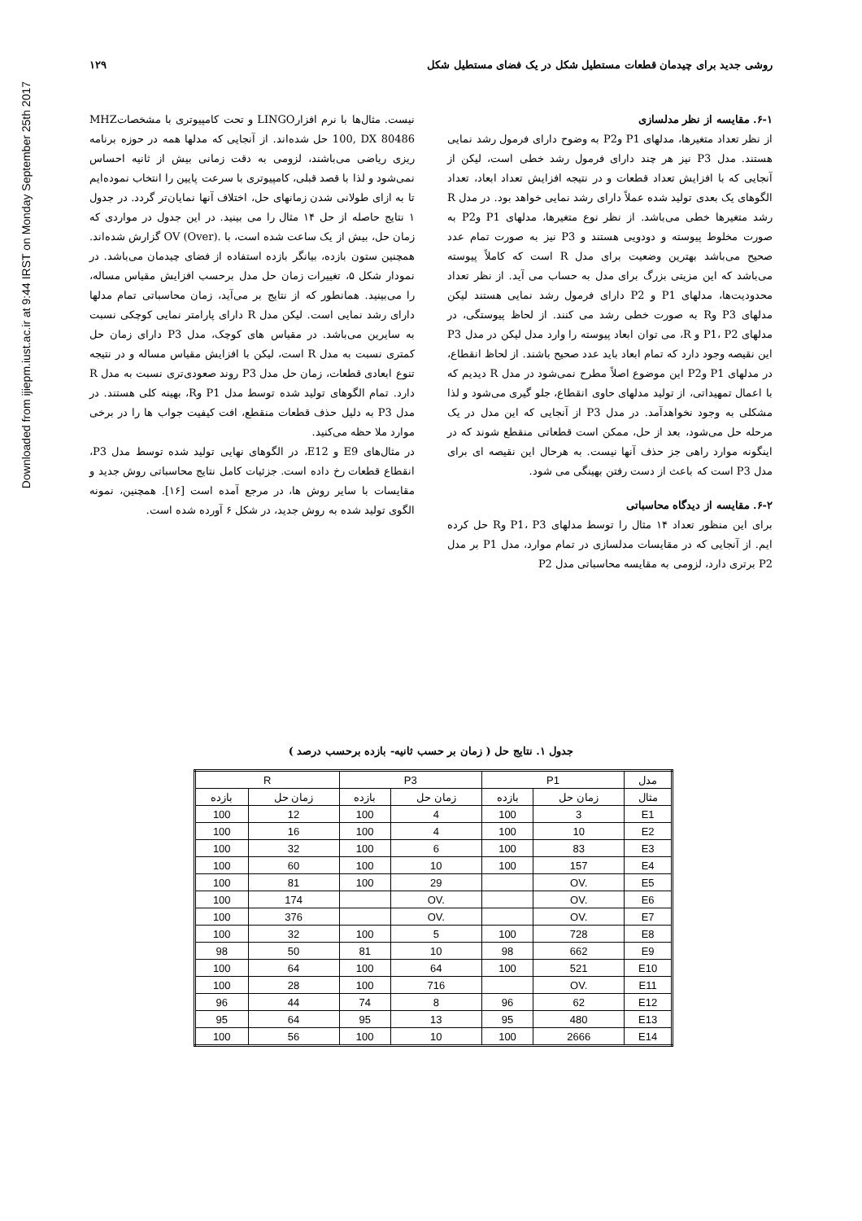Downloaded from ijiepm.iust.ac.ir at 9:44 IRST on Monday September 25th 2017
روشی جدید برای چیدمان قطعات مستطیل شکل در یک فضای مستطیل شکل ۱۲۹
۶-۱. مقایسه از نظر مدلسازی
از نظر تعداد متغیرها، مدلهای P1 وP2 به وضوح دارای فرمول رشد نمایی هستند. مدل P3 نیز هر چند دارای فرمول رشد خطی است، لیکن از آنجایی که با افزایش تعداد قطعات و در نتیجه افزایش تعداد ابعاد، تعداد الگوهای یک بعدی تولید شده عملاً دارای رشد نمایی خواهد بود. در مدل R رشد متغیرها خطی می‌باشد. از نظر نوع متغیرها، مدلهای P1 وP2 به صورت مخلوط پیوسته و دودویی هستند و P3 نیز به صورت تمام عدد صحیح می‌باشد بهترین وضعیت برای مدل R است که کاملاً پیوسته می‌باشد که این مزیتی بزرگ برای مدل به حساب می آید. از نظر تعداد محدودیت‌ها، مدلهای P1 و P2 دارای فرمول رشد نمایی هستند لیکن مدلهای P3 وR به صورت خطی رشد می کنند. از لحاظ پیوستگی، در مدلهای P1، P2 و R، می توان ابعاد پیوسته را وارد مدل لیکن در مدل P3 این نقیصه وجود دارد که تمام ابعاد باید عدد صحیح باشند. از لحاظ انقطاع، در مدلهای P1 وP2 این موضوع اصلاً مطرح نمی‌شود در مدل R دیدیم که با اعمال تمهیداتی، از تولید مدلهای حاوی انقطاع، جلو گیری می‌شود و لذا مشکلی به وجود نخواهدآمد. در مدل P3 از آنجایی که این مدل در یک مرحله حل می‌شود، بعد از حل، ممکن است قطعاتی منقطع شوند که در اینگونه موارد راهی جز حذف آنها نیست. به هرحال این نقیصه ای برای مدل P3 است که باعث از دست رفتن بهینگی می شود.
۶-۲. مقایسه از دیدگاه محاسباتی
برای این منظور تعداد ۱۴ مثال را توسط مدلهای P1، P3 وR حل کرده ایم. از آنجایی که در مقایسات مدلسازی در تمام موارد، مدل P1 بر مدل P2 برتری دارد، لزومی به مقایسه محاسباتی مدل P2
نیست. مثال‌ها با نرم افزارLINGO و تحت کامپیوتری با مشخصاتMHZ 100, DX 80486 حل شده‌اند. از آنجایی که مدلها همه در حوزه برنامه ریزی ریاضی می‌باشند، لزومی به دقت زمانی بیش از ثانیه احساس نمی‌شود و لذا با قصد قبلی، کامپیوتری با سرعت پایین را انتخاب نموده‌ایم تا به ازای طولانی شدن زمانهای حل، اختلاف آنها نمایان‌تر گردد. در جدول ۱ نتایج حاصله از حل ۱۴ مثال را می بینید. در این جدول در مواردی که زمان حل، بیش از یک ساعت شده است، با .OV (Over) گزارش شده‌اند. همچنین ستون بازده، بیانگر بازده استفاده از فضای چیدمان می‌باشد. در نمودار شکل ۵، تغییرات زمان حل مدل برحسب افزایش مقیاس مساله، را می‌بینید. همانطور که از نتایج بر می‌آید، زمان محاسباتی تمام مدلها دارای رشد نمایی است. لیکن مدل R دارای پارامتر نمایی کوچکی نسبت به سایرین می‌باشد. در مقیاس های کوچک، مدل P3 دارای زمان حل کمتری نسبت به مدل R است، لیکن با افزایش مقیاس مساله و در نتیجه تنوع ابعادی قطعات، زمان حل مدل P3 روند صعودی‌تری نسبت به مدل R دارد. تمام الگوهای تولید شده توسط مدل P1 وR، بهینه کلی هستند. در مدل P3 به دلیل حذف قطعات منقطع، افت کیفیت جواب ها را در برخی موارد ملا حظه می‌کنید.
در مثال‌های E9 و E12، در الگوهای نهایی تولید شده توسط مدل P3، انقطاع قطعات رخ داده است. جزئیات کامل نتایج محاسباتی روش جدید و مقایسات با سایر روش ها، در مرجع آمده است [۱۶]. همچنین، نمونه الگوی تولید شده به روش جدید، در شکل ۶ آورده شده است.
جدول ۱. نتایج حل ( زمان بر حسب ثانیه- بازده برحسب درصد )
| R | | P3 | | P1 | | مدل |
| --- | --- | --- | --- | --- | --- | --- |
| بازده | زمان حل | بازده | زمان حل | بازده | زمان حل | مثال |
| 100 | 12 | 100 | 4 | 100 | 3 | E1 |
| 100 | 16 | 100 | 4 | 100 | 10 | E2 |
| 100 | 32 | 100 | 6 | 100 | 83 | E3 |
| 100 | 60 | 100 | 10 | 100 | 157 | E4 |
| 100 | 81 | 100 | 29 | | OV. | E5 |
| 100 | 174 | | OV. | | OV. | E6 |
| 100 | 376 | | OV. | | OV. | E7 |
| 100 | 32 | 100 | 5 | 100 | 728 | E8 |
| 98 | 50 | 81 | 10 | 98 | 662 | E9 |
| 100 | 64 | 100 | 64 | 100 | 521 | E10 |
| 100 | 28 | 100 | 716 | | OV. | E11 |
| 96 | 44 | 74 | 8 | 96 | 62 | E12 |
| 95 | 64 | 95 | 13 | 95 | 480 | E13 |
| 100 | 56 | 100 | 10 | 100 | 2666 | E14 |